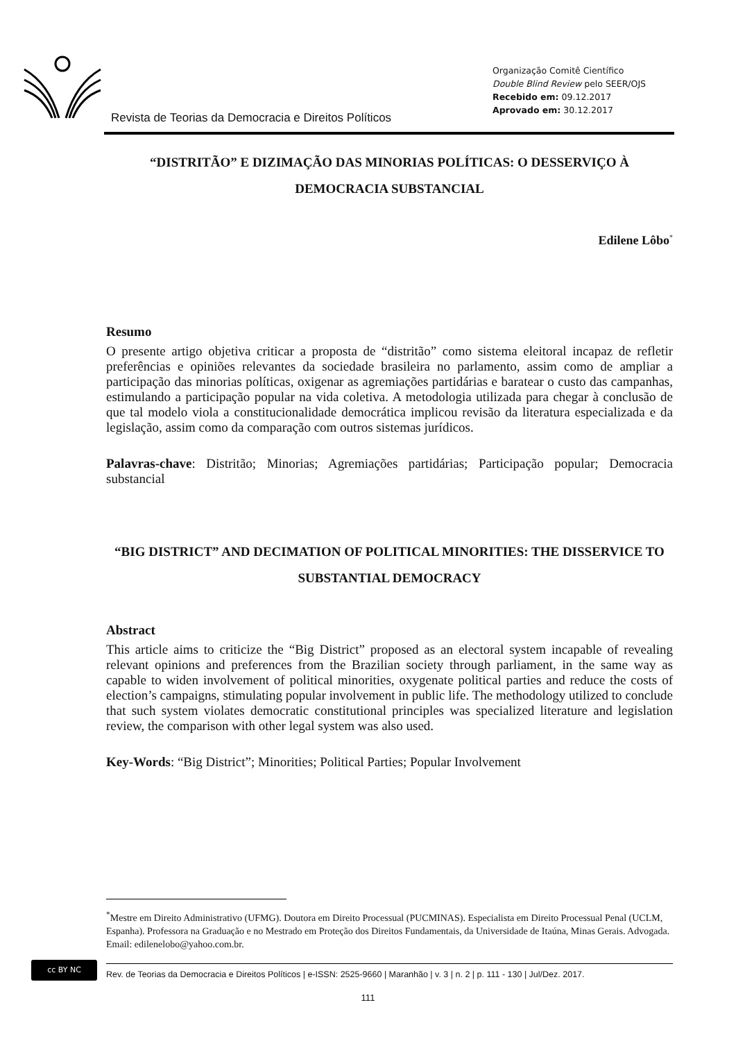Revista de Teorias da Democracia e Direitos Políticos
Organização Comitê Científico
Double Blind Review pelo SEER/OJS
Recebido em: 09.12.2017
Aprovado em: 30.12.2017
“DISTRITÃO” E DIZIMAÇÃO DAS MINORIAS POLÍTICAS: O DESSERVIÇO À DEMOCRACIA SUBSTANCIAL
Edilene Lôbo<sup>*</sup>
Resumo
O presente artigo objetiva criticar a proposta de “distritão” como sistema eleitoral incapaz de refletir preferências e opiniões relevantes da sociedade brasileira no parlamento, assim como de ampliar a participação das minorias políticas, oxigenar as agremiações partidárias e baratear o custo das campanhas, estimulando a participação popular na vida coletiva. A metodologia utilizada para chegar à conclusão de que tal modelo viola a constitucionalidade democrática implicou revisão da literatura especializada e da legislação, assim como da comparação com outros sistemas jurídicos.
Palavras-chave: Distritão; Minorias; Agremiações partidárias; Participação popular; Democracia substancial
“BIG DISTRICT” AND DECIMATION OF POLITICAL MINORITIES: THE DISSERVICE TO SUBSTANTIAL DEMOCRACY
Abstract
This article aims to criticize the “Big District” proposed as an electoral system incapable of revealing relevant opinions and preferences from the Brazilian society through parliament, in the same way as capable to widen involvement of political minorities, oxygenate political parties and reduce the costs of election’s campaigns, stimulating popular involvement in public life. The methodology utilized to conclude that such system violates democratic constitutional principles was specialized literature and legislation review, the comparison with other legal system was also used.
Key-Words: “Big District”; Minorities; Political Parties; Popular Involvement
<sup>*</sup> Mestre em Direito Administrativo (UFMG). Doutora em Direito Processual (PUCMINAS). Especialista em Direito Processual Penal (UCLM, Espanha). Professora na Graduação e no Mestrado em Proteção dos Direitos Fundamentais, da Universidade de Itaúna, Minas Gerais. Advogada. Email: edilenelobo@yahoo.com.br.
cc BY NC
Rev. de Teorias da Democracia e Direitos Políticos | e-ISSN: 2525-9660 | Maranhão | v. 3 | n. 2 | p. 111 - 130 | Jul/Dez. 2017.
111